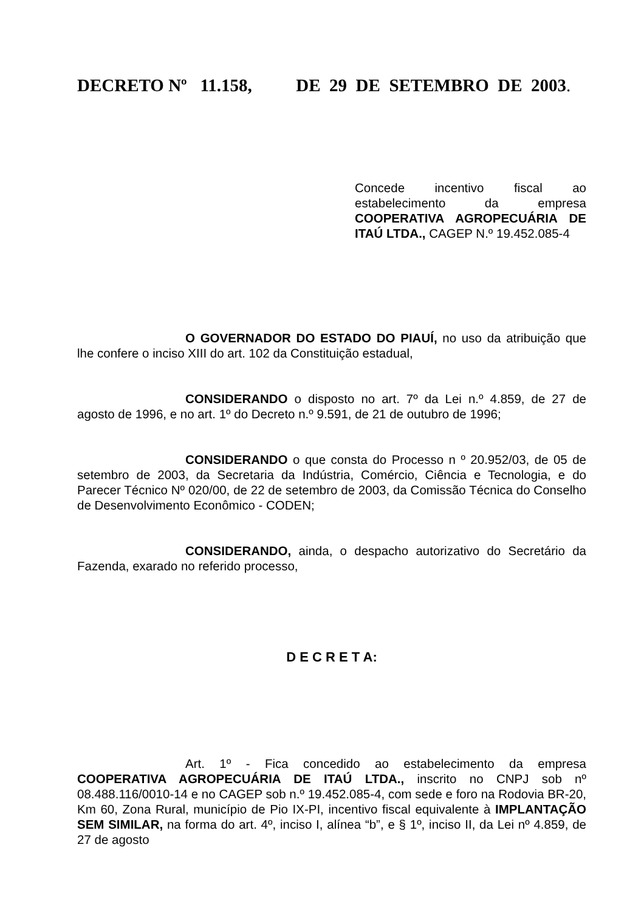DECRETO Nº 11.158, DE 29 DE SETEMBRO DE 2003.
Concede incentivo fiscal ao estabelecimento da empresa COOPERATIVA AGROPECUÁRIA DE ITAÚ LTDA., CAGEP N.º 19.452.085-4
O GOVERNADOR DO ESTADO DO PIAUÍ, no uso da atribuição que lhe confere o inciso XIII do art. 102 da Constituição estadual,
CONSIDERANDO o disposto no art. 7º da Lei n.º 4.859, de 27 de agosto de 1996, e no art. 1º do Decreto n.º 9.591, de 21 de outubro de 1996;
CONSIDERANDO o que consta do Processo n º 20.952/03, de 05 de setembro de 2003, da Secretaria da Indústria, Comércio, Ciência e Tecnologia, e do Parecer Técnico Nº 020/00, de 22 de setembro de 2003, da Comissão Técnica do Conselho de Desenvolvimento Econômico - CODEN;
CONSIDERANDO, ainda, o despacho autorizativo do Secretário da Fazenda, exarado no referido processo,
D E C R E T A:
Art. 1º - Fica concedido ao estabelecimento da empresa COOPERATIVA AGROPECUÁRIA DE ITAÚ LTDA., inscrito no CNPJ sob nº 08.488.116/0010-14 e no CAGEP sob n.º 19.452.085-4, com sede e foro na Rodovia BR-20, Km 60, Zona Rural, município de Pio IX-PI, incentivo fiscal equivalente à IMPLANTAÇÃO SEM SIMILAR, na forma do art. 4º, inciso I, alínea “b”, e § 1º, inciso II, da Lei nº 4.859, de 27 de agosto